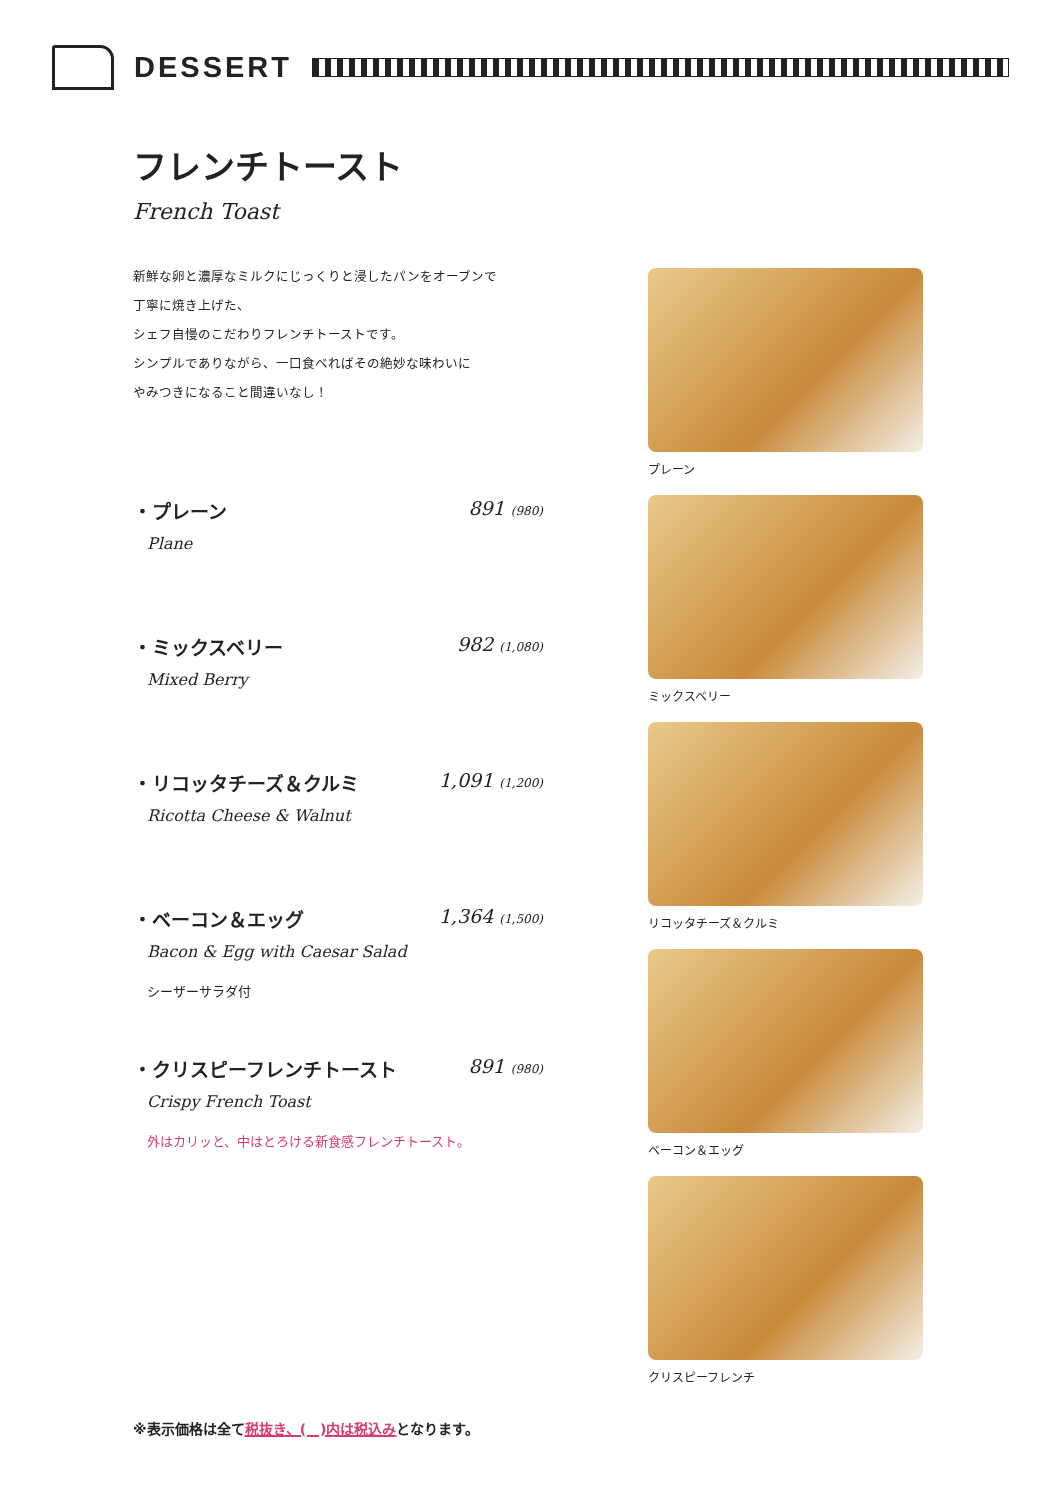DESSERT
フレンチトースト
French Toast
新鮮な卵と濃厚なミルクにじっくりと浸したパンをオーブンで
丁寧に焼き上げた、
シェフ自慢のこだわりフレンチトーストです。
シンプルでありながら、一口食べればその絶妙な味わいに
やみつきになること間違いなし！
・プレーン 891 (980)
Plane
・ミックスベリー 982 (1,080)
Mixed Berry
・リコッタチーズ＆クルミ 1,091 (1,200)
Ricotta Cheese & Walnut
・ベーコン＆エッグ 1,364 (1,500)
Bacon & Egg with Caesar Salad
シーザーサラダ付
・クリスピーフレンチトースト 891 (980)
Crispy French Toast
外はカリッと、中はとろける新食感フレンチトースト。
プレーン
ミックスベリー
リコッタチーズ＆クルミ
ベーコン＆エッグ
クリスピーフレンチ
※表示価格は全て税抜き、(　)内は税込みとなります。